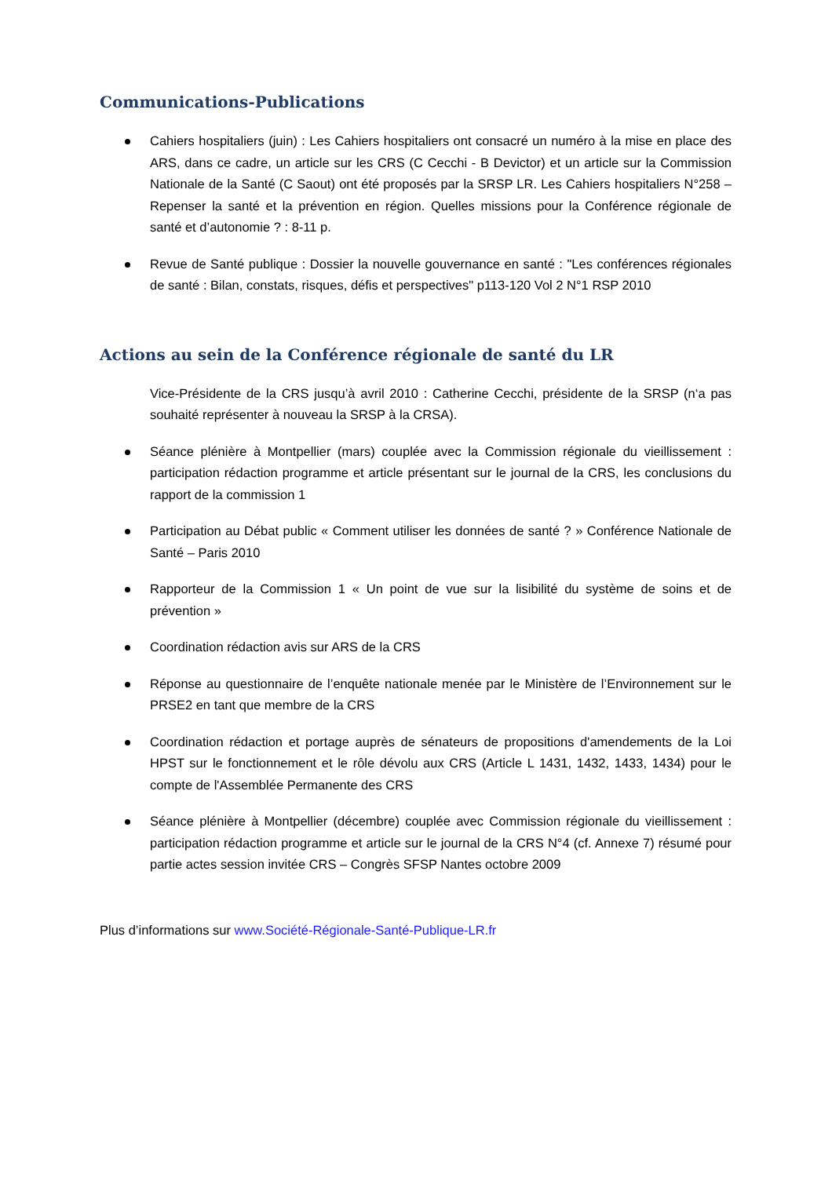Communications-Publications
Cahiers hospitaliers (juin) : Les Cahiers hospitaliers ont consacré un numéro à la mise en place des ARS, dans ce cadre, un article sur les CRS (C Cecchi - B Devictor) et un article sur la Commission Nationale de la Santé (C Saout) ont été proposés par la SRSP LR. Les Cahiers hospitaliers N°258 – Repenser la santé et la prévention en région. Quelles missions pour la Conférence régionale de santé et d’autonomie ? : 8-11 p.
Revue de Santé publique : Dossier la nouvelle gouvernance en santé : "Les conférences régionales de santé : Bilan, constats, risques, défis et perspectives" p113-120 Vol 2 N°1 RSP 2010
Actions au sein de la Conférence régionale de santé du LR
Vice-Présidente de la CRS jusqu’à avril 2010 : Catherine Cecchi, présidente de la SRSP (n‘a pas souhaité représenter à nouveau la SRSP à la CRSA).
Séance plénière à Montpellier (mars) couplée avec la Commission régionale du vieillissement : participation rédaction programme et article présentant sur le journal de la CRS, les conclusions du rapport de la commission 1
Participation au Débat public « Comment utiliser les données de santé ? » Conférence Nationale de Santé – Paris 2010
Rapporteur de la Commission 1 « Un point de vue sur la lisibilité du système de soins et de prévention »
Coordination rédaction avis sur ARS de la CRS
Réponse au questionnaire de l’enquête nationale menée par le Ministère de l’Environnement sur le PRSE2 en tant que membre de la CRS
Coordination rédaction et portage auprès de sénateurs de propositions d'amendements de la Loi HPST sur le fonctionnement et le rôle dévolu aux CRS (Article L 1431, 1432, 1433, 1434) pour le compte de l'Assemblée Permanente des CRS
Séance plénière à Montpellier (décembre) couplée avec Commission régionale du vieillissement : participation rédaction programme et article sur le journal de la CRS N°4 (cf. Annexe 7) résumé pour partie actes session invitée CRS – Congrès SFSP Nantes octobre 2009
Plus d’informations sur www.Société-Régionale-Santé-Publique-LR.fr